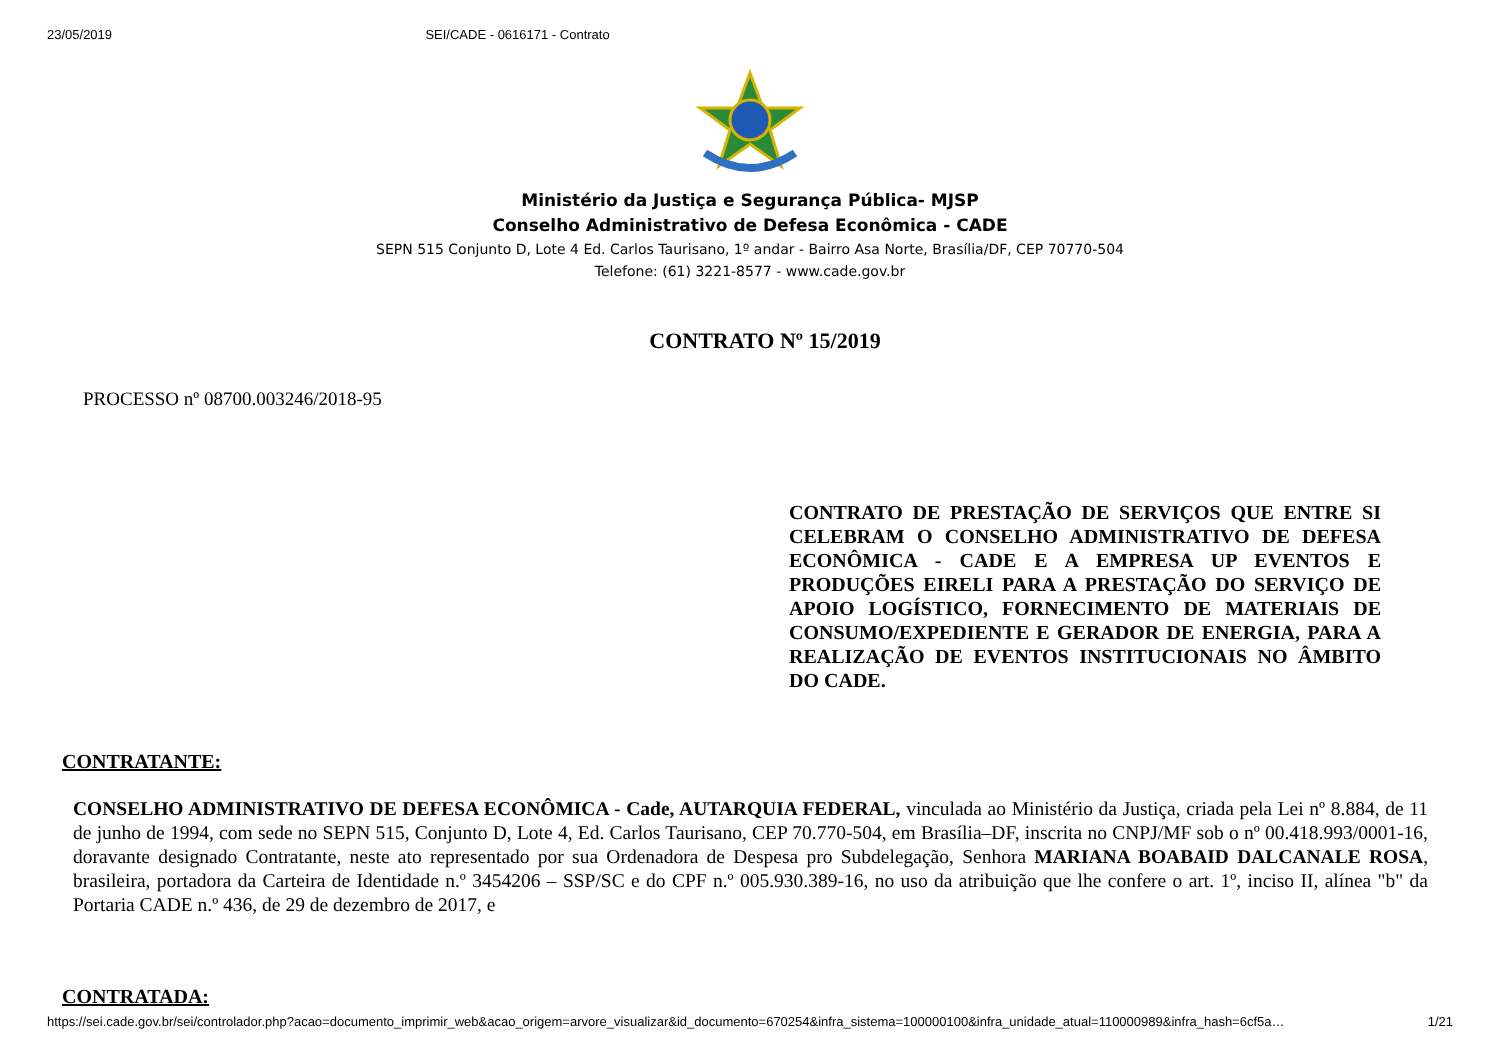23/05/2019 SEI/CADE - 0616171 - Contrato
Ministério da Justiça e Segurança Pública- MJSP
Conselho Administrativo de Defesa Econômica - CADE
SEPN 515 Conjunto D, Lote 4 Ed. Carlos Taurisano, 1º andar - Bairro Asa Norte, Brasília/DF, CEP 70770-504
Telefone: (61) 3221-8577 - www.cade.gov.br
CONTRATO Nº 15/2019
PROCESSO nº 08700.003246/2018-95
CONTRATO DE PRESTAÇÃO DE SERVIÇOS QUE ENTRE SI CELEBRAM O CONSELHO ADMINISTRATIVO DE DEFESA ECONÔMICA - CADE E A EMPRESA UP EVENTOS E PRODUÇÕES EIRELI PARA A PRESTAÇÃO DO SERVIÇO DE APOIO LOGÍSTICO, FORNECIMENTO DE MATERIAIS DE CONSUMO/EXPEDIENTE E GERADOR DE ENERGIA, PARA A REALIZAÇÃO DE EVENTOS INSTITUCIONAIS NO ÂMBITO DO CADE.
CONTRATANTE:
CONSELHO ADMINISTRATIVO DE DEFESA ECONÔMICA - Cade, AUTARQUIA FEDERAL, vinculada ao Ministério da Justiça, criada pela Lei nº 8.884, de 11 de junho de 1994, com sede no SEPN 515, Conjunto D, Lote 4, Ed. Carlos Taurisano, CEP 70.770-504, em Brasília–DF, inscrita no CNPJ/MF sob o nº 00.418.993/0001-16, doravante designado Contratante, neste ato representado por sua Ordenadora de Despesa pro Subdelegação, Senhora MARIANA BOABAID DALCANALE ROSA, brasileira, portadora da Carteira de Identidade n.º 3454206 – SSP/SC e do CPF n.º 005.930.389-16, no uso da atribuição que lhe confere o art. 1º, inciso II, alínea "b" da Portaria CADE n.º 436, de 29 de dezembro de 2017, e
CONTRATADA:
https://sei.cade.gov.br/sei/controlador.php?acao=documento_imprimir_web&acao_origem=arvore_visualizar&id_documento=670254&infra_sistema=100000100&infra_unidade_atual=110000989&infra_hash=6cf5a… 1/21